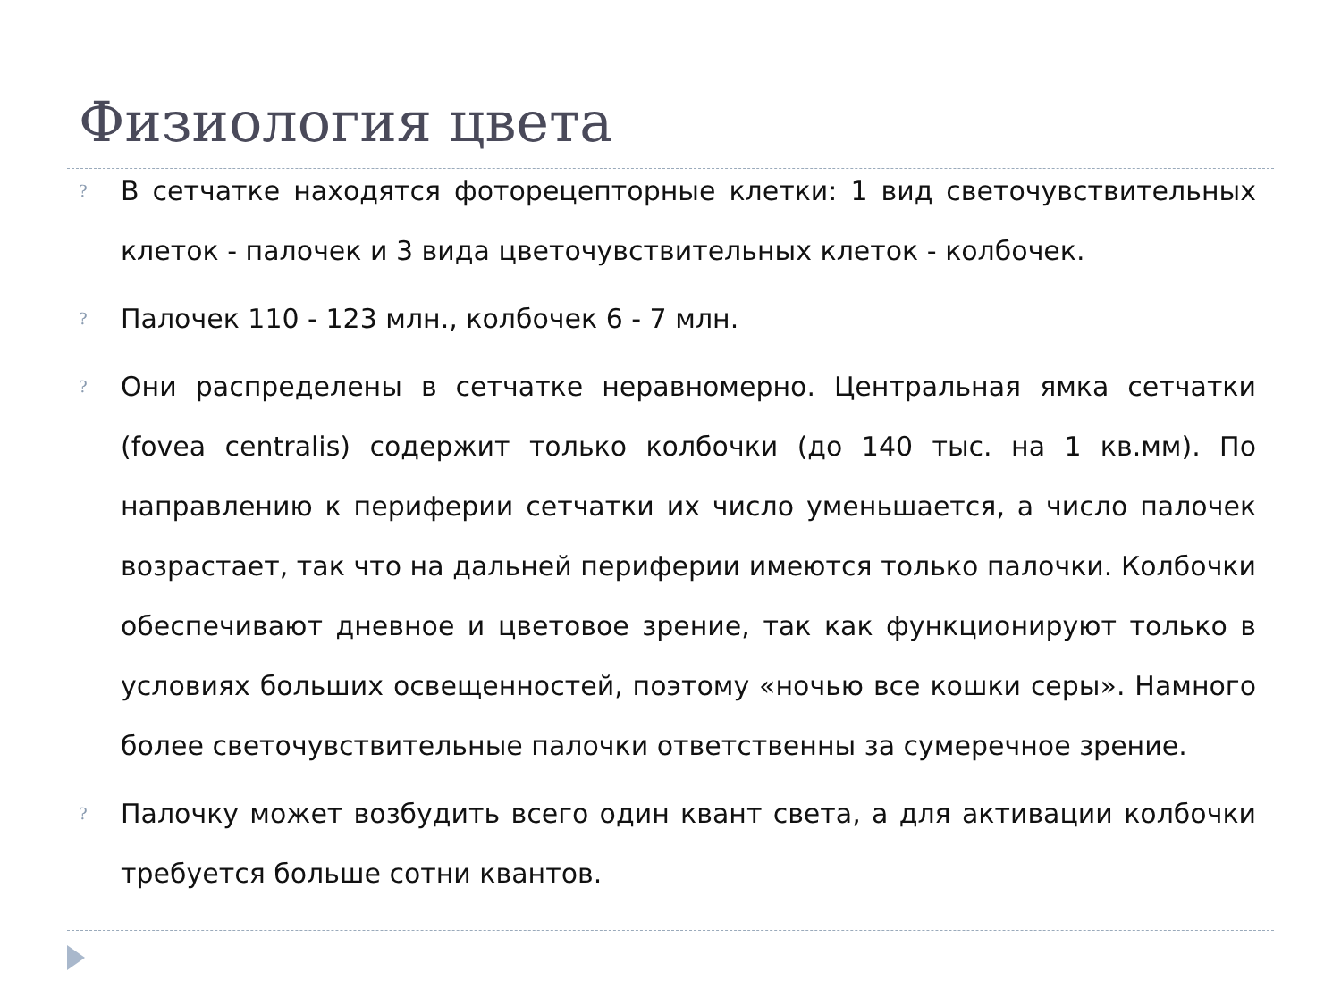Физиология цвета
? В сетчатке находятся фоторецепторные клетки: 1 вид светочувствительных клеток - палочек и 3 вида цветочувствительных клеток - колбочек.
? Палочек 110 - 123 млн., колбочек 6 - 7 млн.
? Они распределены в сетчатке неравномерно. Центральная ямка сетчатки (fovea centralis) содержит только колбочки (до 140 тыс. на 1 кв.мм). По направлению к периферии сетчатки их число уменьшается, а число палочек возрастает, так что на дальней периферии имеются только палочки. Колбочки обеспечивают дневное и цветовое зрение, так как функционируют только в условиях больших освещенностей, поэтому «ночью все кошки серы». Намного более светочувствительные палочки ответственны за сумеречное зрение.
? Палочку может возбудить всего один квант света, а для активации колбочки требуется больше сотни квантов.